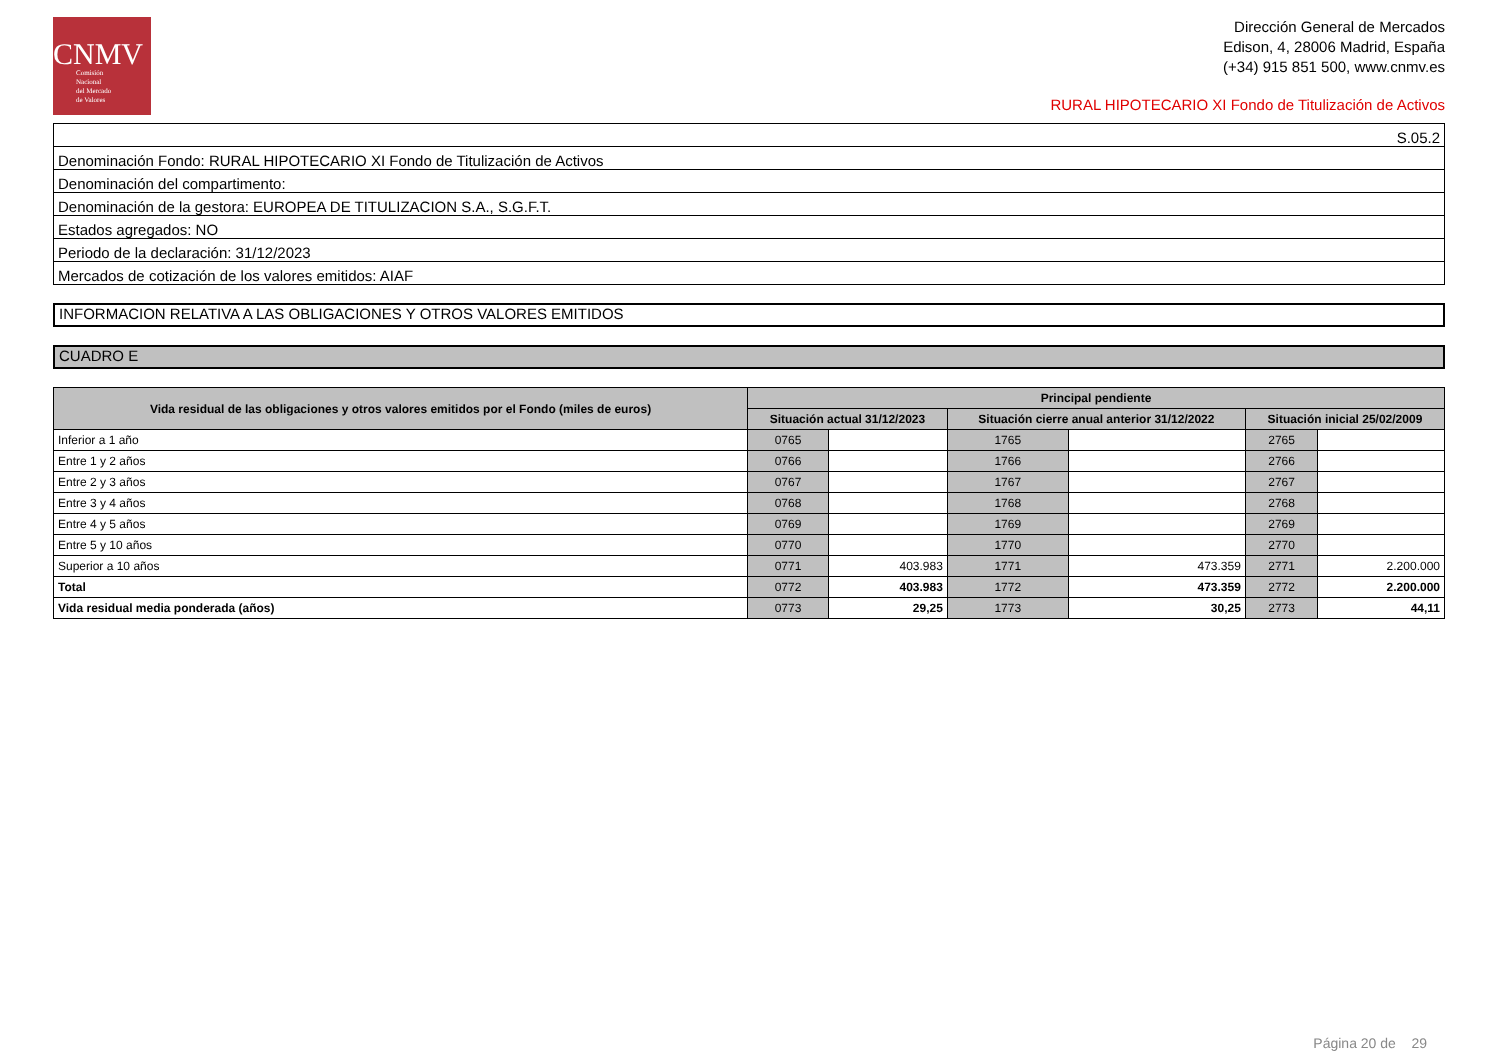CNMV
Comisión
Nacional
del Mercado
de Valores
Dirección General de Mercados
Edison, 4, 28006 Madrid, España
(+34) 915 851 500, www.cnmv.es
RURAL HIPOTECARIO XI Fondo de Titulización de Activos
| S.05.2 |
| Denominación Fondo: RURAL HIPOTECARIO XI Fondo de Titulización de Activos |
| Denominación del compartimento: |
| Denominación de la gestora: EUROPEA DE TITULIZACION S.A., S.G.F.T. |
| Estados agregados: NO |
| Periodo de la declaración: 31/12/2023 |
| Mercados de cotización de los valores emitidos: AIAF |
INFORMACION RELATIVA A LAS OBLIGACIONES Y OTROS VALORES EMITIDOS
CUADRO E
| Vida residual de las obligaciones y otros valores emitidos por el Fondo (miles de euros) | Principal pendiente | | | | | |
| --- | --- | --- | --- | --- | --- | --- |
| | Situación actual 31/12/2023 | | Situación cierre anual anterior 31/12/2022 | | Situación inicial 25/02/2009 | |
| Inferior a 1 año | 0765 | | 1765 | | 2765 | |
| Entre 1 y 2 años | 0766 | | 1766 | | 2766 | |
| Entre 2 y 3 años | 0767 | | 1767 | | 2767 | |
| Entre 3 y 4 años | 0768 | | 1768 | | 2768 | |
| Entre 4 y 5 años | 0769 | | 1769 | | 2769 | |
| Entre 5 y 10 años | 0770 | | 1770 | | 2770 | |
| Superior a 10 años | 0771 | 403.983 | 1771 | 473.359 | 2771 | 2.200.000 |
| Total | 0772 | 403.983 | 1772 | 473.359 | 2772 | 2.200.000 |
| Vida residual media ponderada (años) | 0773 | 29,25 | 1773 | 30,25 | 2773 | 44,11 |
Página 20 de 29